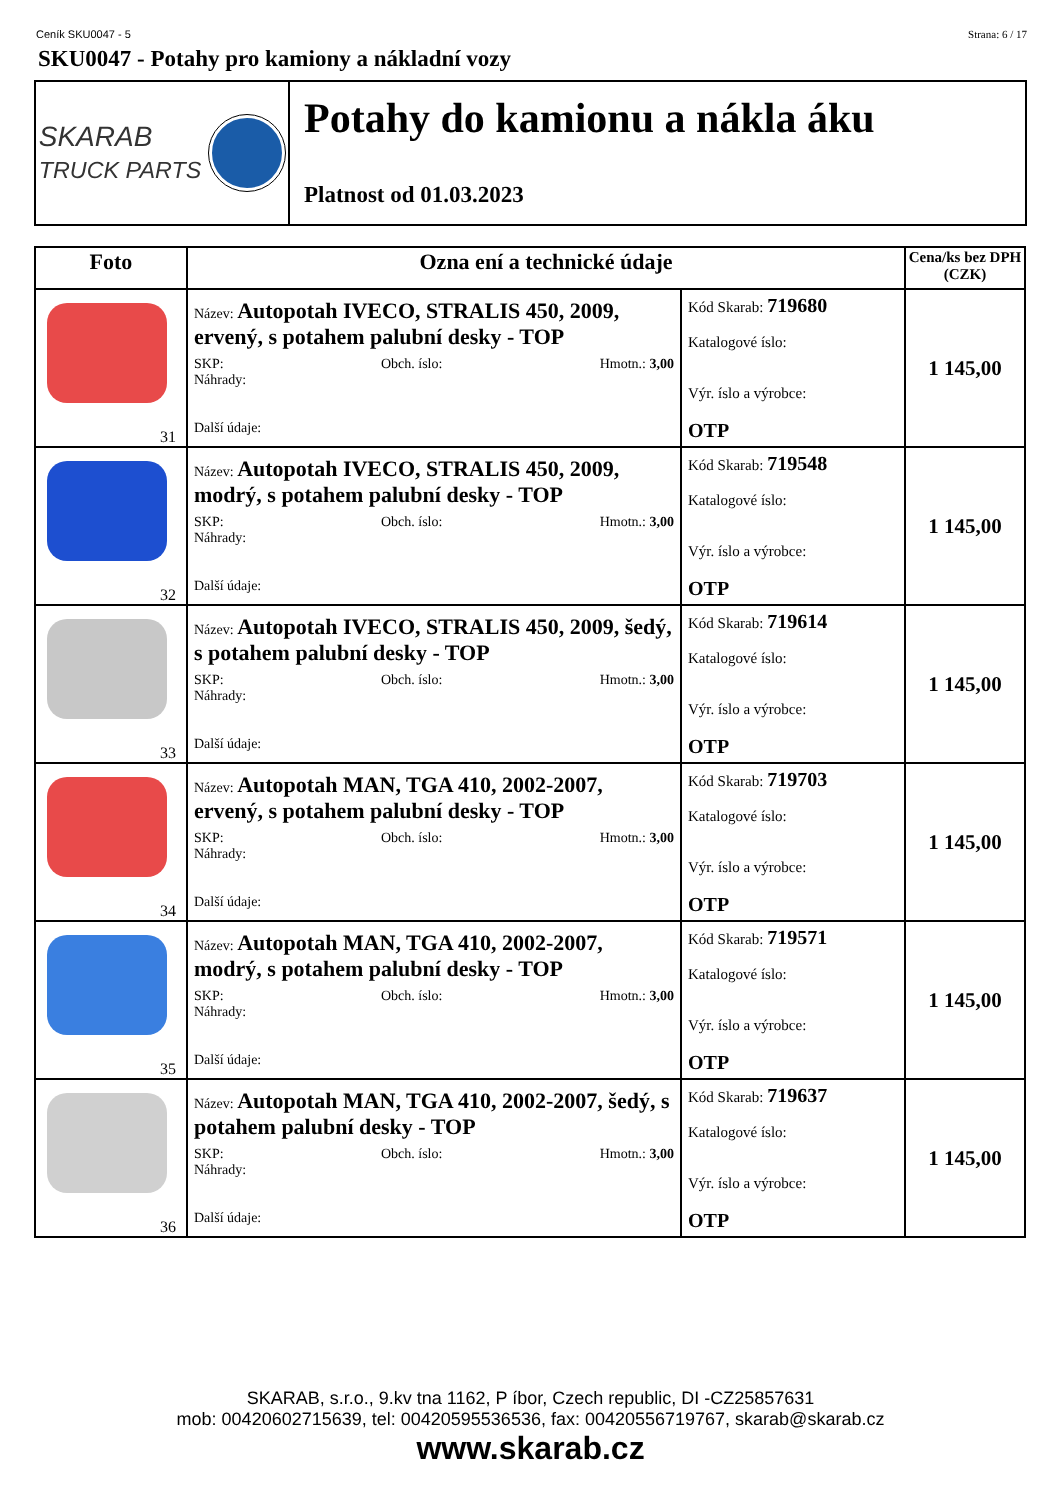Ceník SKU0047 - 5 Strana: 6 / 17
SKU0047 - Potahy pro kamiony a nákladní vozy
SKARAB
TRUCK PARTS
Potahy do kamionu a nákla áku
Platnost od 01.03.2023
| Foto | Ozna ení a technické údaje | | Cena/ks bez DPH (CZK) |
| --- | --- | --- | --- |
| 31 | Název: Autopotah IVECO, STRALIS 450, 2009, ervený, s potahem palubní desky - TOP SKP: Obch. íslo: Hmotn.: 3,00 Náhrady: Další údaje: | Kód Skarab: 719680 Katalogové íslo: Výr. íslo a výrobce: OTP | 1 145,00 |
| 32 | Název: Autopotah IVECO, STRALIS 450, 2009, modrý, s potahem palubní desky - TOP SKP: Obch. íslo: Hmotn.: 3,00 Náhrady: Další údaje: | Kód Skarab: 719548 Katalogové íslo: Výr. íslo a výrobce: OTP | 1 145,00 |
| 33 | Název: Autopotah IVECO, STRALIS 450, 2009, šedý, s potahem palubní desky - TOP SKP: Obch. íslo: Hmotn.: 3,00 Náhrady: Další údaje: | Kód Skarab: 719614 Katalogové íslo: Výr. íslo a výrobce: OTP | 1 145,00 |
| 34 | Název: Autopotah MAN, TGA 410, 2002-2007, ervený, s potahem palubní desky - TOP SKP: Obch. íslo: Hmotn.: 3,00 Náhrady: Další údaje: | Kód Skarab: 719703 Katalogové íslo: Výr. íslo a výrobce: OTP | 1 145,00 |
| 35 | Název: Autopotah MAN, TGA 410, 2002-2007, modrý, s potahem palubní desky - TOP SKP: Obch. íslo: Hmotn.: 3,00 Náhrady: Další údaje: | Kód Skarab: 719571 Katalogové íslo: Výr. íslo a výrobce: OTP | 1 145,00 |
| 36 | Název: Autopotah MAN, TGA 410, 2002-2007, šedý, s potahem palubní desky - TOP SKP: Obch. íslo: Hmotn.: 3,00 Náhrady: Další údaje: | Kód Skarab: 719637 Katalogové íslo: Výr. íslo a výrobce: OTP | 1 145,00 |
SKARAB, s.r.o., 9.kv tna 1162, P íbor, Czech republic, DI -CZ25857631
mob: 00420602715639, tel: 00420595536536, fax: 00420556719767, skarab@skarab.cz
www.skarab.cz